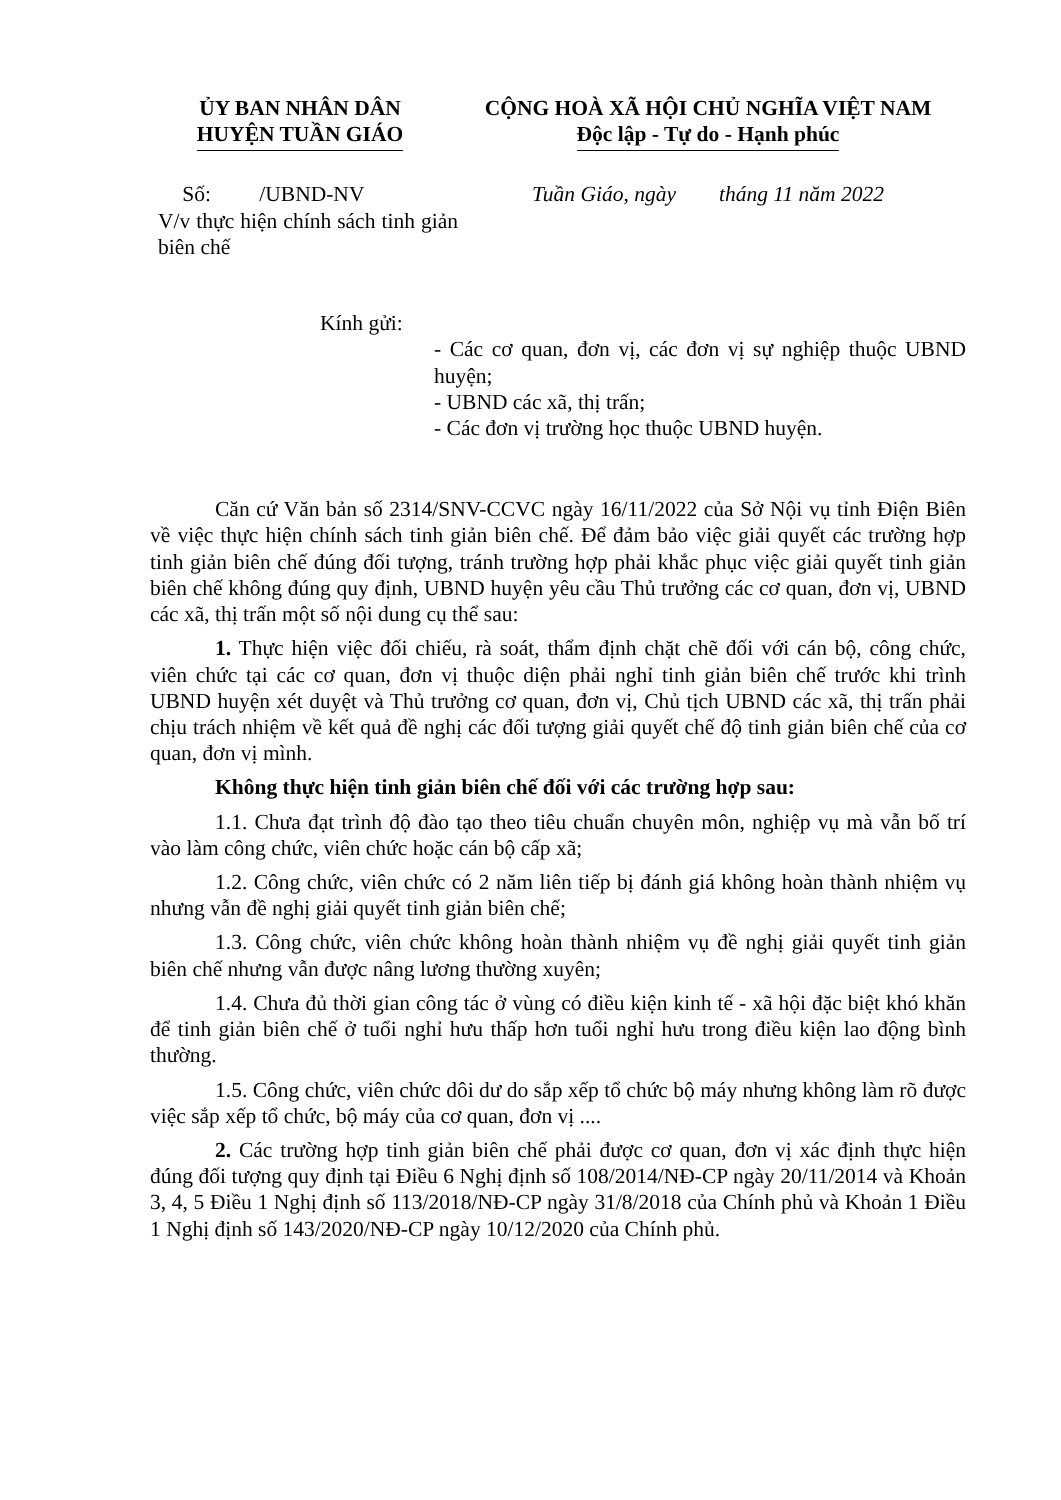ỦY BAN NHÂN DÂN
HUYỆN TUẦN GIÁO
CỘNG HOÀ XÃ HỘI CHỦ NGHĨA VIỆT NAM
Độc lập - Tự do - Hạnh phúc
Số: /UBND-NV Tuần Giáo, ngày tháng 11 năm 2022
V/v thực hiện chính sách tinh giản biên chế
Kính gửi:
- Các cơ quan, đơn vị, các đơn vị sự nghiệp thuộc UBND huyện;
- UBND các xã, thị trấn;
- Các đơn vị trường học thuộc UBND huyện.
Căn cứ Văn bản số 2314/SNV-CCVC ngày 16/11/2022 của Sở Nội vụ tỉnh Điện Biên về việc thực hiện chính sách tinh giản biên chế. Để đảm bảo việc giải quyết các trường hợp tinh giản biên chế đúng đối tượng, tránh trường hợp phải khắc phục việc giải quyết tinh giản biên chế không đúng quy định, UBND huyện yêu cầu Thủ trưởng các cơ quan, đơn vị, UBND các xã, thị trấn một số nội dung cụ thể sau:
1. Thực hiện việc đối chiếu, rà soát, thẩm định chặt chẽ đối với cán bộ, công chức, viên chức tại các cơ quan, đơn vị thuộc diện phải nghỉ tinh giản biên chế trước khi trình UBND huyện xét duyệt và Thủ trưởng cơ quan, đơn vị, Chủ tịch UBND các xã, thị trấn phải chịu trách nhiệm về kết quả đề nghị các đối tượng giải quyết chế độ tinh giản biên chế của cơ quan, đơn vị mình.
Không thực hiện tinh giản biên chế đối với các trường hợp sau:
1.1. Chưa đạt trình độ đào tạo theo tiêu chuẩn chuyên môn, nghiệp vụ mà vẫn bố trí vào làm công chức, viên chức hoặc cán bộ cấp xã;
1.2. Công chức, viên chức có 2 năm liên tiếp bị đánh giá không hoàn thành nhiệm vụ nhưng vẫn đề nghị giải quyết tinh giản biên chế;
1.3. Công chức, viên chức không hoàn thành nhiệm vụ đề nghị giải quyết tinh giản biên chế nhưng vẫn được nâng lương thường xuyên;
1.4. Chưa đủ thời gian công tác ở vùng có điều kiện kinh tế - xã hội đặc biệt khó khăn để tinh giản biên chế ở tuổi nghỉ hưu thấp hơn tuổi nghỉ hưu trong điều kiện lao động bình thường.
1.5. Công chức, viên chức dôi dư do sắp xếp tổ chức bộ máy nhưng không làm rõ được việc sắp xếp tổ chức, bộ máy của cơ quan, đơn vị ....
2. Các trường hợp tinh giản biên chế phải được cơ quan, đơn vị xác định thực hiện đúng đối tượng quy định tại Điều 6 Nghị định số 108/2014/NĐ-CP ngày 20/11/2014 và Khoản 3, 4, 5 Điều 1 Nghị định số 113/2018/NĐ-CP ngày 31/8/2018 của Chính phủ và Khoản 1 Điều 1 Nghị định số 143/2020/NĐ-CP ngày 10/12/2020 của Chính phủ.